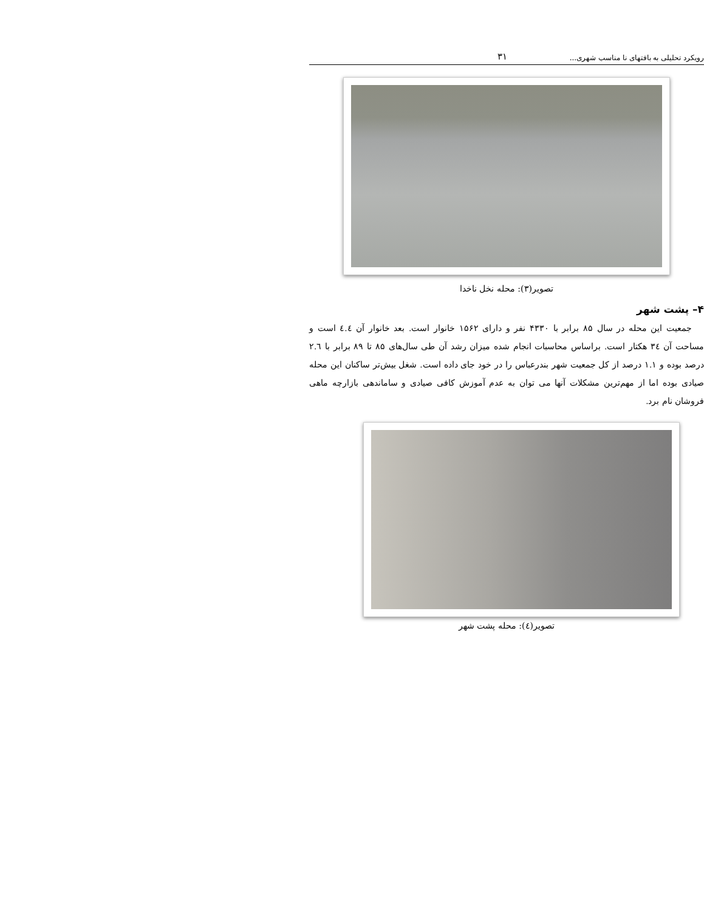رویکرد تحلیلی به بافتهای نا مناسب شهری... ۳۱
تصویر(۳): محله نخل ناخدا
۴– پشت شهر
جمعیت این محله در سال ۸۵ برابر با ۴۳۳۰ نفر و دارای ۱۵۶۲ خانوار است. بعد خانوار آن ٤.٤ است و مساحت آن ۳٤ هکتار است. براساس محاسبات انجام شده میزان رشد آن طی سال‌های ۸۵ تا ۸۹ برابر با ۲.٦ درصد بوده و ۱.۱ درصد از کل جمعیت شهر بندرعباس را در خود جای داده است. شغل بیش‌تر ساکنان این محله صیادی بوده اما از مهم‌ترین مشکلات آنها می توان به عدم آموزش کافی صیادی و ساماندهی بازارچه ماهی فروشان نام برد.
تصویر(٤): محله پشت شهر